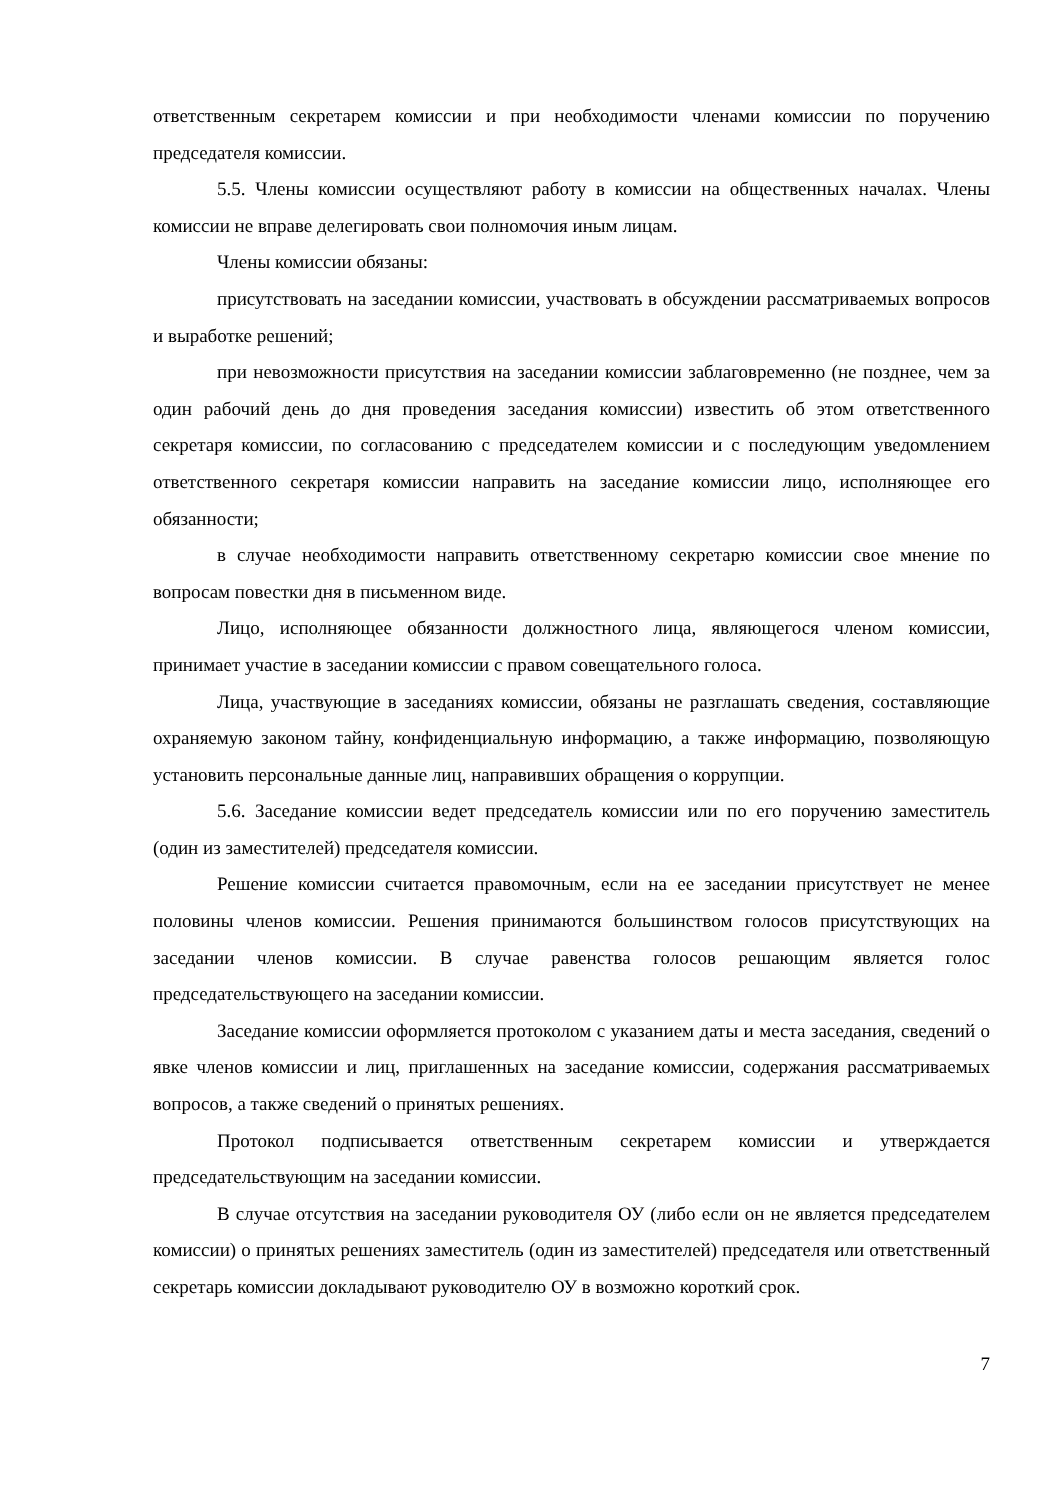ответственным секретарем комиссии и при необходимости членами комиссии по поручению председателя комиссии.
5.5. Члены комиссии осуществляют работу в комиссии на общественных началах. Члены комиссии не вправе делегировать свои полномочия иным лицам.
Члены комиссии обязаны:
присутствовать на заседании комиссии, участвовать в обсуждении рассматриваемых вопросов и выработке решений;
при невозможности присутствия на заседании комиссии заблаговременно (не позднее, чем за один рабочий день до дня проведения заседания комиссии) известить об этом ответственного секретаря комиссии, по согласованию с председателем комиссии и с последующим уведомлением ответственного секретаря комиссии направить на заседание комиссии лицо, исполняющее его обязанности;
в случае необходимости направить ответственному секретарю комиссии свое мнение по вопросам повестки дня в письменном виде.
Лицо, исполняющее обязанности должностного лица, являющегося членом комиссии, принимает участие в заседании комиссии с правом совещательного голоса.
Лица, участвующие в заседаниях комиссии, обязаны не разглашать сведения, составляющие охраняемую законом тайну, конфиденциальную информацию, а также информацию, позволяющую установить персональные данные лиц, направивших обращения о коррупции.
5.6. Заседание комиссии ведет председатель комиссии или по его поручению заместитель (один из заместителей) председателя комиссии.
Решение комиссии считается правомочным, если на ее заседании присутствует не менее половины членов комиссии. Решения принимаются большинством голосов присутствующих на заседании членов комиссии. В случае равенства голосов решающим является голос председательствующего на заседании комиссии.
Заседание комиссии оформляется протоколом с указанием даты и места заседания, сведений о явке членов комиссии и лиц, приглашенных на заседание комиссии, содержания рассматриваемых вопросов, а также сведений о принятых решениях.
Протокол подписывается ответственным секретарем комиссии и утверждается председательствующим на заседании комиссии.
В случае отсутствия на заседании руководителя ОУ (либо если он не является председателем комиссии) о принятых решениях заместитель (один из заместителей) председателя или ответственный секретарь комиссии докладывают руководителю ОУ в возможно короткий срок.
7